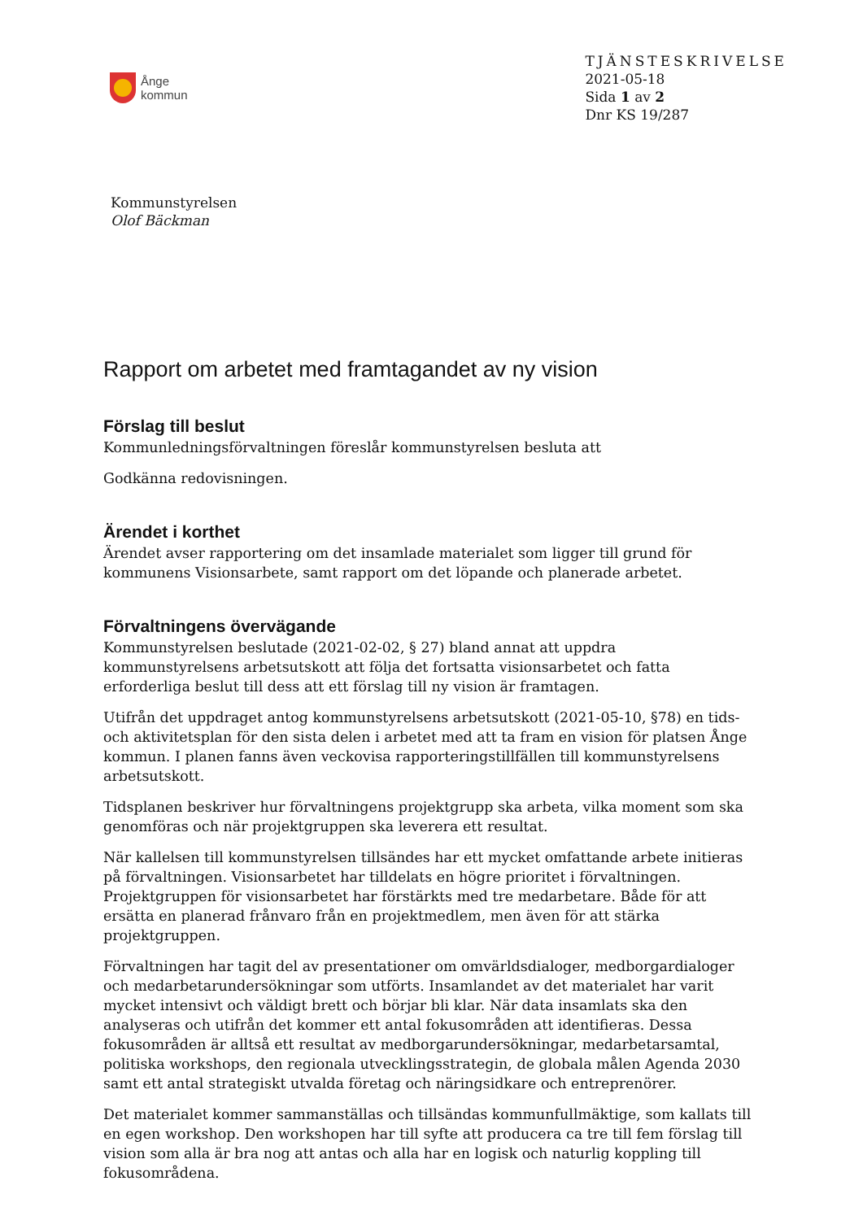Ånge
kommun
TJÄNSTESKRIVELSE
2021-05-18
Sida 1 av 2
Dnr KS 19/287
Kommunstyrelsen
Olof Bäckman
Rapport om arbetet med framtagandet av ny vision
Förslag till beslut
Kommunledningsförvaltningen föreslår kommunstyrelsen besluta att
Godkänna redovisningen.
Ärendet i korthet
Ärendet avser rapportering om det insamlade materialet som ligger till grund för kommunens Visionsarbete, samt rapport om det löpande och planerade arbetet.
Förvaltningens övervägande
Kommunstyrelsen beslutade (2021-02-02, § 27) bland annat att uppdra kommunstyrelsens arbetsutskott att följa det fortsatta visionsarbetet och fatta erforderliga beslut till dess att ett förslag till ny vision är framtagen.
Utifrån det uppdraget antog kommunstyrelsens arbetsutskott (2021-05-10, §78) en tids- och aktivitetsplan för den sista delen i arbetet med att ta fram en vision för platsen Ånge kommun. I planen fanns även veckovisa rapporteringstillfällen till kommunstyrelsens arbetsutskott.
Tidsplanen beskriver hur förvaltningens projektgrupp ska arbeta, vilka moment som ska genomföras och när projektgruppen ska leverera ett resultat.
När kallelsen till kommunstyrelsen tillsändes har ett mycket omfattande arbete initieras på förvaltningen. Visionsarbetet har tilldelats en högre prioritet i förvaltningen. Projektgruppen för visionsarbetet har förstärkts med tre medarbetare. Både för att ersätta en planerad frånvaro från en projektmedlem, men även för att stärka projektgruppen.
Förvaltningen har tagit del av presentationer om omvärldsdialoger, medborgardialoger och medarbetarundersökningar som utförts. Insamlandet av det materialet har varit mycket intensivt och väldigt brett och börjar bli klar. När data insamlats ska den analyseras och utifrån det kommer ett antal fokusområden att identifieras. Dessa fokusområden är alltså ett resultat av medborgarundersökningar, medarbetarsamtal, politiska workshops, den regionala utvecklingsstrategin, de globala målen Agenda 2030 samt ett antal strategiskt utvalda företag och näringsidkare och entreprenörer.
Det materialet kommer sammanställas och tillsändas kommunfullmäktige, som kallats till en egen workshop. Den workshopen har till syfte att producera ca tre till fem förslag till vision som alla är bra nog att antas och alla har en logisk och naturlig koppling till fokusområdena.